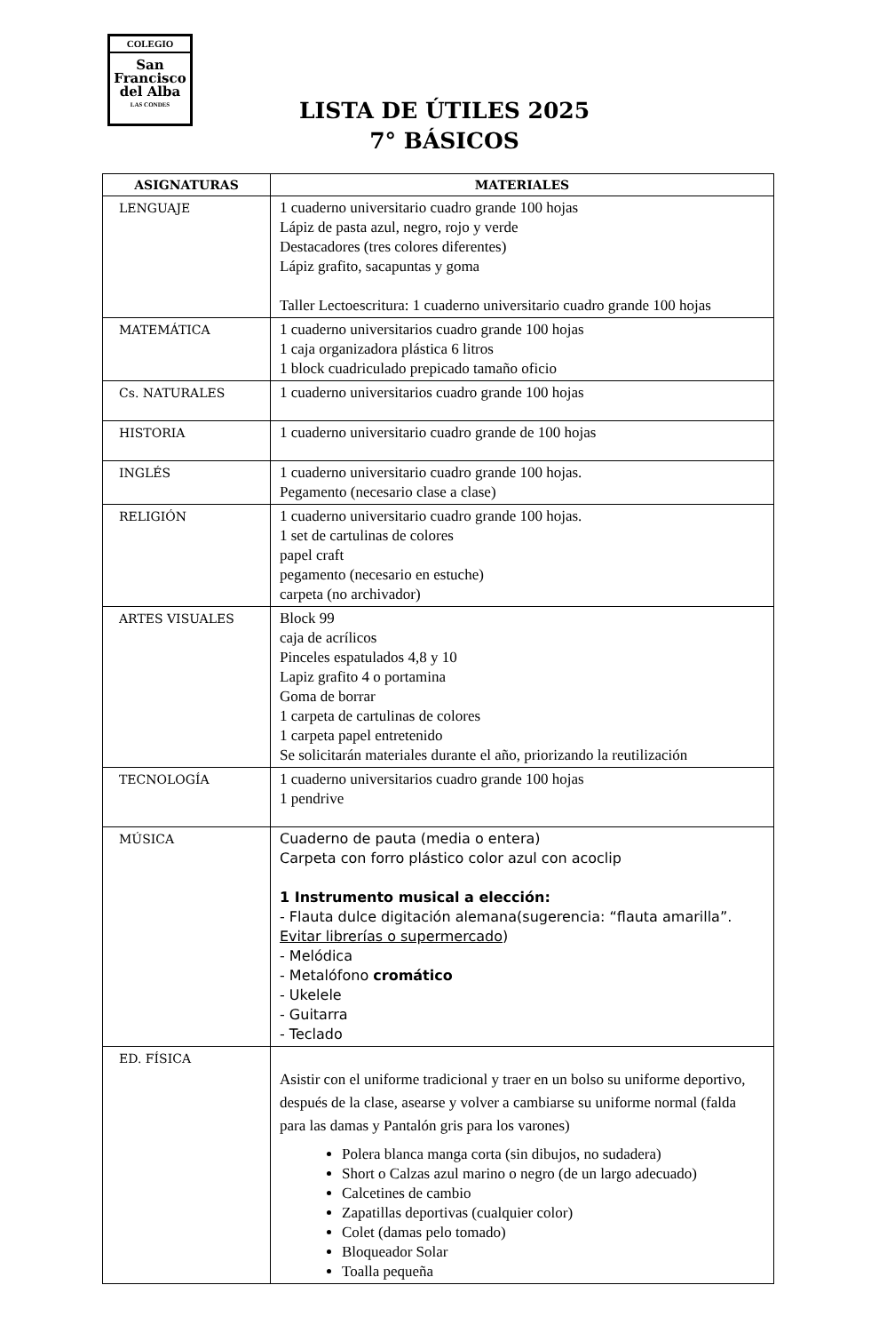COLEGIO
San
Francisco
del Alba
LAS CONDES
LISTA DE ÚTILES 2025
7° BÁSICOS
| ASIGNATURAS | MATERIALES |
| --- | --- |
| LENGUAJE | 1 cuaderno universitario cuadro grande 100 hojas Lápiz de pasta azul, negro, rojo y verde Destacadores (tres colores diferentes) Lápiz grafito, sacapuntas y goma Taller Lectoescritura: 1 cuaderno universitario cuadro grande 100 hojas |
| MATEMÁTICA | 1 cuaderno universitarios cuadro grande 100 hojas 1 caja organizadora plástica 6 litros 1 block cuadriculado prepicado tamaño oficio |
| Cs. NATURALES | 1 cuaderno universitarios cuadro grande 100 hojas |
| HISTORIA | 1 cuaderno universitario cuadro grande de 100 hojas |
| INGLÉS | 1 cuaderno universitario cuadro grande 100 hojas. Pegamento (necesario clase a clase) |
| RELIGIÓN | 1 cuaderno universitario cuadro grande 100 hojas. 1 set de cartulinas de colores papel craft pegamento (necesario en estuche) carpeta (no archivador) |
| ARTES VISUALES | Block 99 caja de acrílicos Pinceles espatulados 4,8 y 10 Lapiz grafito 4 o portamina Goma de borrar 1 carpeta de cartulinas de colores 1 carpeta papel entretenido Se solicitarán materiales durante el año, priorizando la reutilización |
| TECNOLOGÍA | 1 cuaderno universitarios cuadro grande 100 hojas 1 pendrive |
| MÚSICA | Cuaderno de pauta (media o entera) Carpeta con forro plástico color azul con acoclip 1 Instrumento musical a elección: - Flauta dulce digitación alemana(sugerencia: “flauta amarilla”. Evitar librerías o supermercado ) - Melódica - Metalófono cromático - Ukelele - Guitarra - Teclado |
| ED. FÍSICA | Asistir con el uniforme tradicional y traer en un bolso su uniforme deportivo, después de la clase, asearse y volver a cambiarse su uniforme normal (falda para las damas y Pantalón gris para los varones) Polera blanca manga corta (sin dibujos, no sudadera) Short o Calzas azul marino o negro (de un largo adecuado) Calcetines de cambio Zapatillas deportivas (cualquier color) Colet (damas pelo tomado) Bloqueador Solar Toalla pequeña |